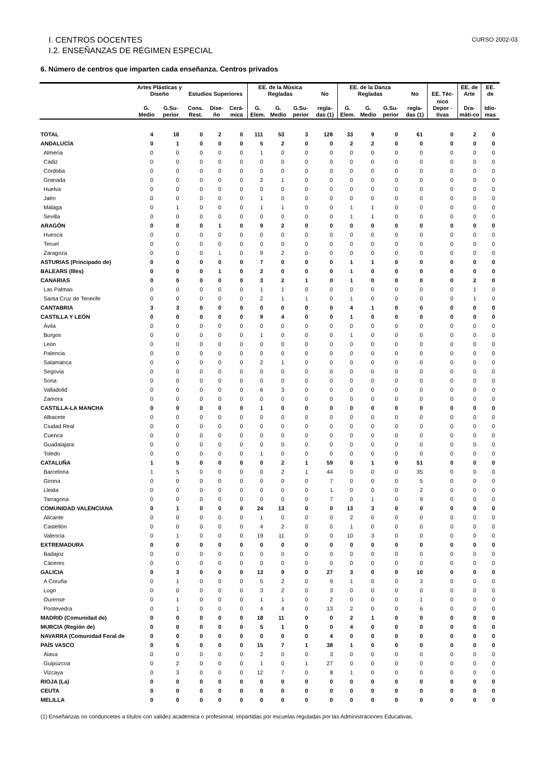I. CENTROS DOCENTES
I.2. ENSEÑANZAS DE RÉGIMEN ESPECIAL
CURSO 2002-03
6. Número de centros que imparten cada enseñanza. Centros privados
| | Artes Plásticas y Diseño | | Estudios Superiores | | | EE. de la Música Regladas | | | No | EE. de la Danza Regladas | | | No | EE. Téc- | EE. de Arte | EE. de |
| --- | --- | --- | --- | --- | --- | --- | --- | --- | --- | --- | --- | --- | --- | --- | --- | --- |
| | G. Medio | G.Su-perior | Cons. Rest. | Dise-ño | Cerá-mica | G. Elem. | G. Medio | G.Su-perior | regla-das (1) | G. Elem. | G. Medio | G.Su-perior | regla-das (1) | nico Depor -tivas | Dra-máti-co | Idio-mas |
| TOTAL | 4 | 18 | 0 | 2 | 0 | 111 | 53 | 3 | 128 | 33 | 9 | 0 | 61 | 0 | 2 | 0 |
| ANDALUCÍA | 0 | 1 | 0 | 0 | 0 | 5 | 2 | 0 | 0 | 2 | 2 | 0 | 0 | 0 | 0 | 0 |
| Almería | 0 | 0 | 0 | 0 | 0 | 1 | 0 | 0 | 0 | 0 | 0 | 0 | 0 | 0 | 0 | 0 |
| Cádiz | 0 | 0 | 0 | 0 | 0 | 0 | 0 | 0 | 0 | 0 | 0 | 0 | 0 | 0 | 0 | 0 |
| Córdoba | 0 | 0 | 0 | 0 | 0 | 0 | 0 | 0 | 0 | 0 | 0 | 0 | 0 | 0 | 0 | 0 |
| Granada | 0 | 0 | 0 | 0 | 0 | 2 | 1 | 0 | 0 | 0 | 0 | 0 | 0 | 0 | 0 | 0 |
| Huelva | 0 | 0 | 0 | 0 | 0 | 0 | 0 | 0 | 0 | 0 | 0 | 0 | 0 | 0 | 0 | 0 |
| Jaén | 0 | 0 | 0 | 0 | 0 | 1 | 0 | 0 | 0 | 0 | 0 | 0 | 0 | 0 | 0 | 0 |
| Málaga | 0 | 1 | 0 | 0 | 0 | 1 | 1 | 0 | 0 | 1 | 1 | 0 | 0 | 0 | 0 | 0 |
| Sevilla | 0 | 0 | 0 | 0 | 0 | 0 | 0 | 0 | 0 | 1 | 1 | 0 | 0 | 0 | 0 | 0 |
| ARAGÓN | 0 | 0 | 0 | 1 | 0 | 9 | 2 | 0 | 0 | 0 | 0 | 0 | 0 | 0 | 0 | 0 |
| Huesca | 0 | 0 | 0 | 0 | 0 | 0 | 0 | 0 | 0 | 0 | 0 | 0 | 0 | 0 | 0 | 0 |
| Teruel | 0 | 0 | 0 | 0 | 0 | 0 | 0 | 0 | 0 | 0 | 0 | 0 | 0 | 0 | 0 | 0 |
| Zaragoza | 0 | 0 | 0 | 1 | 0 | 9 | 2 | 0 | 0 | 0 | 0 | 0 | 0 | 0 | 0 | 0 |
| ASTURIAS (Principado de) | 0 | 0 | 0 | 0 | 0 | 7 | 0 | 0 | 0 | 1 | 1 | 0 | 0 | 0 | 0 | 0 |
| BALEARS (Illes) | 0 | 0 | 0 | 1 | 0 | 2 | 0 | 0 | 0 | 1 | 0 | 0 | 0 | 0 | 0 | 0 |
| CANARIAS | 0 | 0 | 0 | 0 | 0 | 3 | 2 | 1 | 0 | 1 | 0 | 0 | 0 | 0 | 2 | 0 |
| Las Palmas | 0 | 0 | 0 | 0 | 0 | 1 | 1 | 0 | 0 | 0 | 0 | 0 | 0 | 0 | 1 | 0 |
| Santa Cruz de Tenerife | 0 | 0 | 0 | 0 | 0 | 2 | 1 | 1 | 0 | 1 | 0 | 0 | 0 | 0 | 1 | 0 |
| CANTABRIA | 3 | 3 | 0 | 0 | 0 | 0 | 0 | 0 | 0 | 4 | 1 | 0 | 0 | 0 | 0 | 0 |
| CASTILLA Y LEÓN | 0 | 0 | 0 | 0 | 0 | 9 | 4 | 0 | 0 | 1 | 0 | 0 | 0 | 0 | 0 | 0 |
| Ávila | 0 | 0 | 0 | 0 | 0 | 0 | 0 | 0 | 0 | 0 | 0 | 0 | 0 | 0 | 0 | 0 |
| Burgos | 0 | 0 | 0 | 0 | 0 | 1 | 0 | 0 | 0 | 1 | 0 | 0 | 0 | 0 | 0 | 0 |
| León | 0 | 0 | 0 | 0 | 0 | 0 | 0 | 0 | 0 | 0 | 0 | 0 | 0 | 0 | 0 | 0 |
| Palencia | 0 | 0 | 0 | 0 | 0 | 0 | 0 | 0 | 0 | 0 | 0 | 0 | 0 | 0 | 0 | 0 |
| Salamanca | 0 | 0 | 0 | 0 | 0 | 2 | 1 | 0 | 0 | 0 | 0 | 0 | 0 | 0 | 0 | 0 |
| Segovia | 0 | 0 | 0 | 0 | 0 | 0 | 0 | 0 | 0 | 0 | 0 | 0 | 0 | 0 | 0 | 0 |
| Soria | 0 | 0 | 0 | 0 | 0 | 0 | 0 | 0 | 0 | 0 | 0 | 0 | 0 | 0 | 0 | 0 |
| Valladolid | 0 | 0 | 0 | 0 | 0 | 6 | 3 | 0 | 0 | 0 | 0 | 0 | 0 | 0 | 0 | 0 |
| Zamora | 0 | 0 | 0 | 0 | 0 | 0 | 0 | 0 | 0 | 0 | 0 | 0 | 0 | 0 | 0 | 0 |
| CASTILLA-LA MANCHA | 0 | 0 | 0 | 0 | 0 | 1 | 0 | 0 | 0 | 0 | 0 | 0 | 0 | 0 | 0 | 0 |
| Albacete | 0 | 0 | 0 | 0 | 0 | 0 | 0 | 0 | 0 | 0 | 0 | 0 | 0 | 0 | 0 | 0 |
| Ciudad Real | 0 | 0 | 0 | 0 | 0 | 0 | 0 | 0 | 0 | 0 | 0 | 0 | 0 | 0 | 0 | 0 |
| Cuenca | 0 | 0 | 0 | 0 | 0 | 0 | 0 | 0 | 0 | 0 | 0 | 0 | 0 | 0 | 0 | 0 |
| Guadalajara | 0 | 0 | 0 | 0 | 0 | 0 | 0 | 0 | 0 | 0 | 0 | 0 | 0 | 0 | 0 | 0 |
| Toledo | 0 | 0 | 0 | 0 | 0 | 1 | 0 | 0 | 0 | 0 | 0 | 0 | 0 | 0 | 0 | 0 |
| CATALUÑA | 1 | 5 | 0 | 0 | 0 | 0 | 2 | 1 | 59 | 0 | 1 | 0 | 51 | 0 | 0 | 0 |
| Barcelona | 1 | 5 | 0 | 0 | 0 | 0 | 2 | 1 | 44 | 0 | 0 | 0 | 35 | 0 | 0 | 0 |
| Girona | 0 | 0 | 0 | 0 | 0 | 0 | 0 | 0 | 7 | 0 | 0 | 0 | 5 | 0 | 0 | 0 |
| Lleida | 0 | 0 | 0 | 0 | 0 | 0 | 0 | 0 | 1 | 0 | 0 | 0 | 2 | 0 | 0 | 0 |
| Tarragona | 0 | 0 | 0 | 0 | 0 | 0 | 0 | 0 | 7 | 0 | 1 | 0 | 9 | 0 | 0 | 0 |
| COMUNIDAD VALENCIANA | 0 | 1 | 0 | 0 | 0 | 24 | 13 | 0 | 0 | 13 | 3 | 0 | 0 | 0 | 0 | 0 |
| Alicante | 0 | 0 | 0 | 0 | 0 | 1 | 0 | 0 | 0 | 2 | 0 | 0 | 0 | 0 | 0 | 0 |
| Castellón | 0 | 0 | 0 | 0 | 0 | 4 | 2 | 0 | 0 | 1 | 0 | 0 | 0 | 0 | 0 | 0 |
| Valencia | 0 | 1 | 0 | 0 | 0 | 19 | 11 | 0 | 0 | 10 | 3 | 0 | 0 | 0 | 0 | 0 |
| EXTREMADURA | 0 | 0 | 0 | 0 | 0 | 0 | 0 | 0 | 0 | 0 | 0 | 0 | 0 | 0 | 0 | 0 |
| Badajoz | 0 | 0 | 0 | 0 | 0 | 0 | 0 | 0 | 0 | 0 | 0 | 0 | 0 | 0 | 0 | 0 |
| Cáceres | 0 | 0 | 0 | 0 | 0 | 0 | 0 | 0 | 0 | 0 | 0 | 0 | 0 | 0 | 0 | 0 |
| GALICIA | 0 | 3 | 0 | 0 | 0 | 13 | 9 | 0 | 27 | 3 | 0 | 0 | 10 | 0 | 0 | 0 |
| A Coruña | 0 | 1 | 0 | 0 | 0 | 5 | 2 | 0 | 9 | 1 | 0 | 0 | 3 | 0 | 0 | 0 |
| Lugo | 0 | 0 | 0 | 0 | 0 | 3 | 2 | 0 | 3 | 0 | 0 | 0 | 0 | 0 | 0 | 0 |
| Ourense | 0 | 1 | 0 | 0 | 0 | 1 | 1 | 0 | 2 | 0 | 0 | 0 | 1 | 0 | 0 | 0 |
| Pontevedra | 0 | 1 | 0 | 0 | 0 | 4 | 4 | 0 | 13 | 2 | 0 | 0 | 6 | 0 | 0 | 0 |
| MADRID (Comunidad de) | 0 | 0 | 0 | 0 | 0 | 18 | 11 | 0 | 0 | 2 | 1 | 0 | 0 | 0 | 0 | 0 |
| MURCIA (Región de) | 0 | 0 | 0 | 0 | 0 | 5 | 1 | 0 | 0 | 4 | 0 | 0 | 0 | 0 | 0 | 0 |
| NAVARRA (Comunidad Foral de | 0 | 0 | 0 | 0 | 0 | 0 | 0 | 0 | 4 | 0 | 0 | 0 | 0 | 0 | 0 | 0 |
| PAÍS VASCO | 0 | 5 | 0 | 0 | 0 | 15 | 7 | 1 | 38 | 1 | 0 | 0 | 0 | 0 | 0 | 0 |
| Álava | 0 | 0 | 0 | 0 | 0 | 2 | 0 | 0 | 3 | 0 | 0 | 0 | 0 | 0 | 0 | 0 |
| Guipúzcoa | 0 | 2 | 0 | 0 | 0 | 1 | 0 | 1 | 27 | 0 | 0 | 0 | 0 | 0 | 0 | 0 |
| Vizcaya | 0 | 3 | 0 | 0 | 0 | 12 | 7 | 0 | 8 | 1 | 0 | 0 | 0 | 0 | 0 | 0 |
| RIOJA (La) | 0 | 0 | 0 | 0 | 0 | 0 | 0 | 0 | 0 | 0 | 0 | 0 | 0 | 0 | 0 | 0 |
| CEUTA | 0 | 0 | 0 | 0 | 0 | 0 | 0 | 0 | 0 | 0 | 0 | 0 | 0 | 0 | 0 | 0 |
| MELILLA | 0 | 0 | 0 | 0 | 0 | 0 | 0 | 0 | 0 | 0 | 0 | 0 | 0 | 0 | 0 | 0 |
(1) Enseñanzas no conduncetes a títulos con validez académica o profesional, impartidas por escuelas reguladas por las Administraciones Educativas.